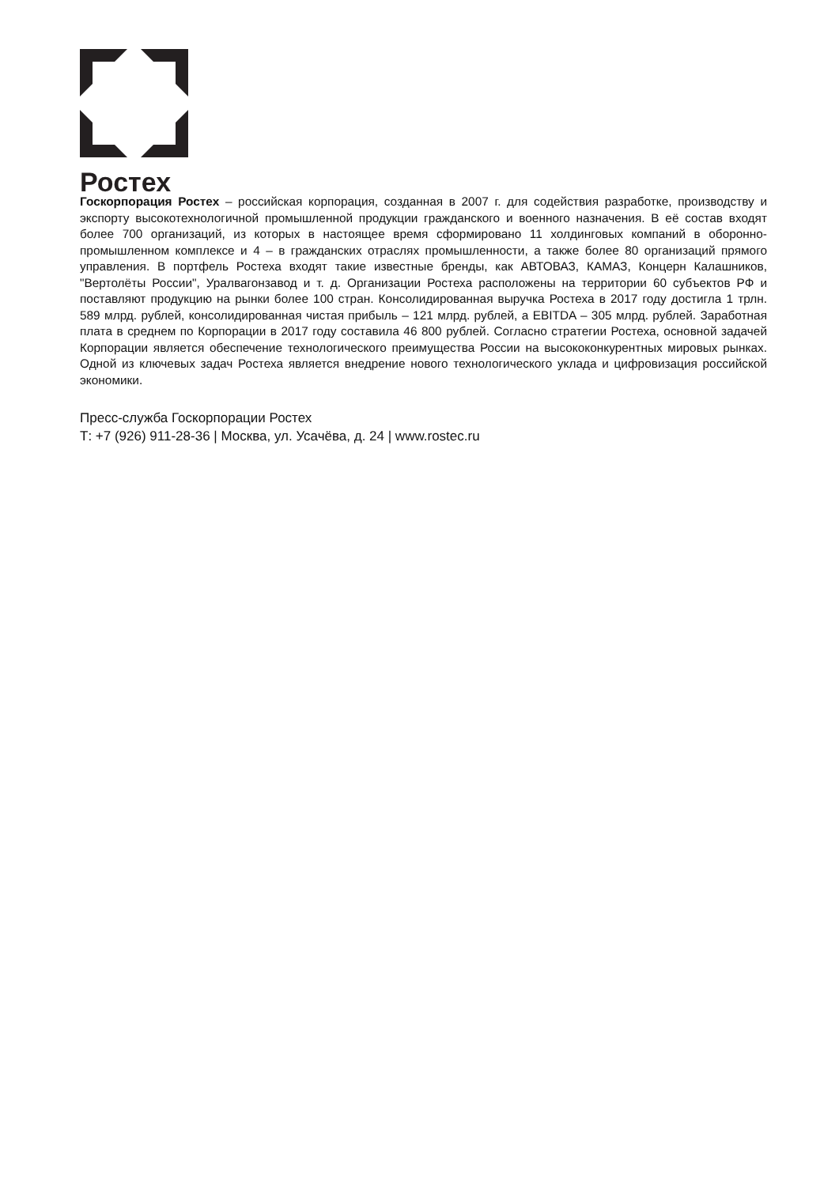Ростех
Госкорпорация Ростех – российская корпорация, созданная в 2007 г. для содействия разработке, производству и экспорту высокотехнологичной промышленной продукции гражданского и военного назначения. В её состав входят более 700 организаций, из которых в настоящее время сформировано 11 холдинговых компаний в оборонно-промышленном комплексе и 4 – в гражданских отраслях промышленности, а также более 80 организаций прямого управления. В портфель Ростеха входят такие известные бренды, как АВТОВАЗ, КАМАЗ, Концерн Калашников, "Вертолёты России", Уралвагонзавод и т. д. Организации Ростеха расположены на территории 60 субъектов РФ и поставляют продукцию на рынки более 100 стран. Консолидированная выручка Ростеха в 2017 году достигла 1 трлн. 589 млрд. рублей, консолидированная чистая прибыль – 121 млрд. рублей, а EBITDA – 305 млрд. рублей. Заработная плата в среднем по Корпорации в 2017 году составила 46 800 рублей. Согласно стратегии Ростеха, основной задачей Корпорации является обеспечение технологического преимущества России на высококонкурентных мировых рынках. Одной из ключевых задач Ростеха является внедрение нового технологического уклада и цифровизация российской экономики.
Пресс-служба Госкорпорации Ростех
Т: +7 (926) 911-28-36 | Москва, ул. Усачёва, д. 24 | www.rostec.ru